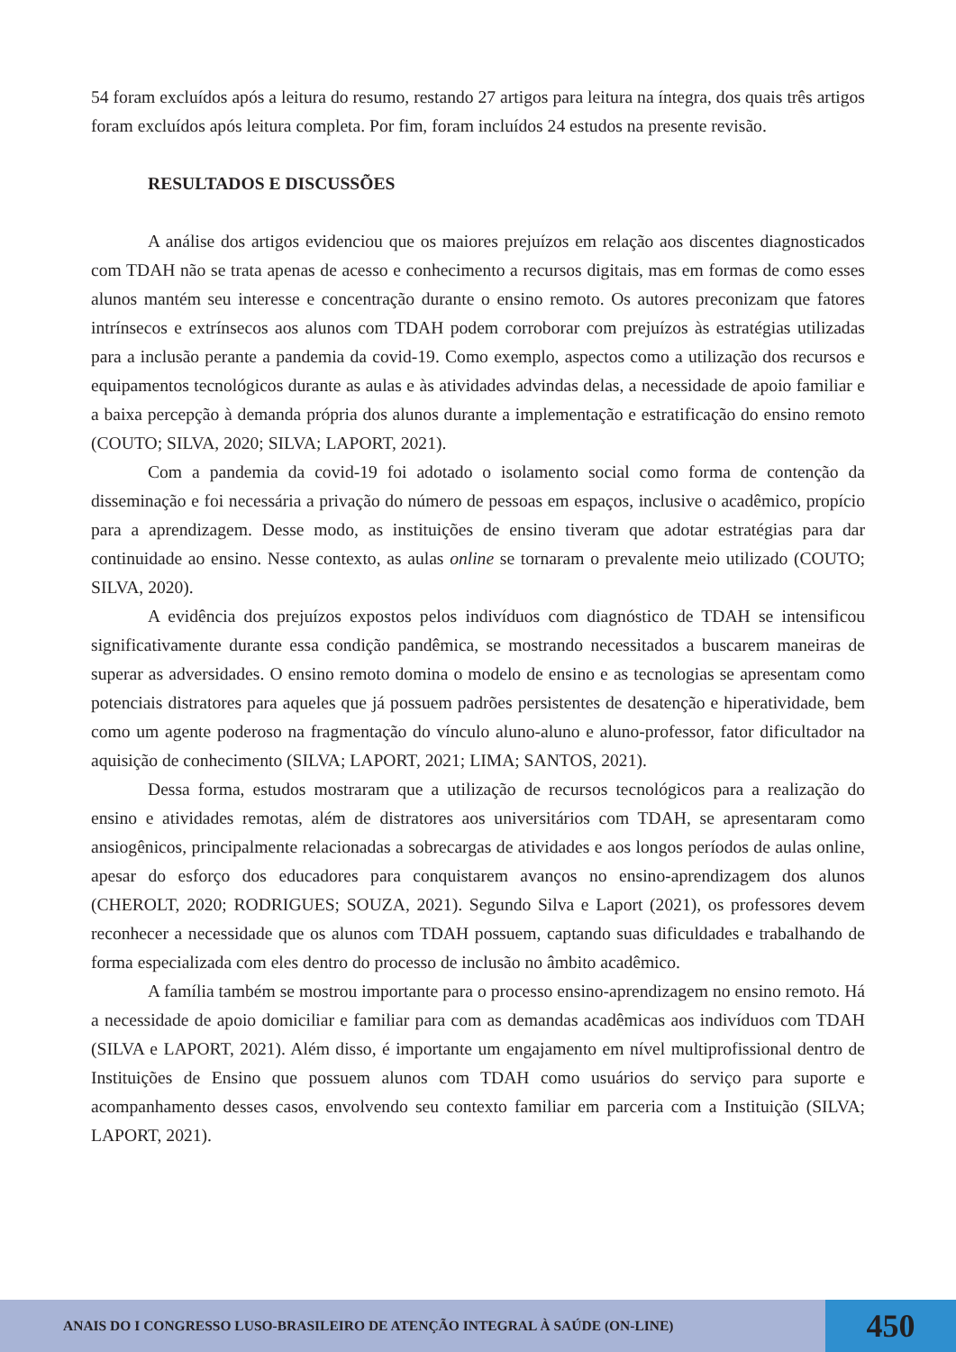54 foram excluídos após a leitura do resumo, restando 27 artigos para leitura na íntegra, dos quais três artigos foram excluídos após leitura completa. Por fim, foram incluídos 24 estudos na presente revisão.
RESULTADOS E DISCUSSÕES
A análise dos artigos evidenciou que os maiores prejuízos em relação aos discentes diagnosticados com TDAH não se trata apenas de acesso e conhecimento a recursos digitais, mas em formas de como esses alunos mantém seu interesse e concentração durante o ensino remoto. Os autores preconizam que fatores intrínsecos e extrínsecos aos alunos com TDAH podem corroborar com prejuízos às estratégias utilizadas para a inclusão perante a pandemia da covid-19. Como exemplo, aspectos como a utilização dos recursos e equipamentos tecnológicos durante as aulas e às atividades advindas delas, a necessidade de apoio familiar e a baixa percepção à demanda própria dos alunos durante a implementação e estratificação do ensino remoto (COUTO; SILVA, 2020; SILVA; LAPORT, 2021).
Com a pandemia da covid-19 foi adotado o isolamento social como forma de contenção da disseminação e foi necessária a privação do número de pessoas em espaços, inclusive o acadêmico, propício para a aprendizagem. Desse modo, as instituições de ensino tiveram que adotar estratégias para dar continuidade ao ensino. Nesse contexto, as aulas online se tornaram o prevalente meio utilizado (COUTO; SILVA, 2020).
A evidência dos prejuízos expostos pelos indivíduos com diagnóstico de TDAH se intensificou significativamente durante essa condição pandêmica, se mostrando necessitados a buscarem maneiras de superar as adversidades. O ensino remoto domina o modelo de ensino e as tecnologias se apresentam como potenciais distratores para aqueles que já possuem padrões persistentes de desatenção e hiperatividade, bem como um agente poderoso na fragmentação do vínculo aluno-aluno e aluno-professor, fator dificultador na aquisição de conhecimento (SILVA; LAPORT, 2021; LIMA; SANTOS, 2021).
Dessa forma, estudos mostraram que a utilização de recursos tecnológicos para a realização do ensino e atividades remotas, além de distratores aos universitários com TDAH, se apresentaram como ansiogênicos, principalmente relacionadas a sobrecargas de atividades e aos longos períodos de aulas online, apesar do esforço dos educadores para conquistarem avanços no ensino-aprendizagem dos alunos (CHEROLT, 2020; RODRIGUES; SOUZA, 2021). Segundo Silva e Laport (2021), os professores devem reconhecer a necessidade que os alunos com TDAH possuem, captando suas dificuldades e trabalhando de forma especializada com eles dentro do processo de inclusão no âmbito acadêmico.
A família também se mostrou importante para o processo ensino-aprendizagem no ensino remoto. Há a necessidade de apoio domiciliar e familiar para com as demandas acadêmicas aos indivíduos com TDAH (SILVA e LAPORT, 2021). Além disso, é importante um engajamento em nível multiprofissional dentro de Instituições de Ensino que possuem alunos com TDAH como usuários do serviço para suporte e acompanhamento desses casos, envolvendo seu contexto familiar em parceria com a Instituição (SILVA; LAPORT, 2021).
ANAIS DO I CONGRESSO LUSO-BRASILEIRO DE ATENÇÃO INTEGRAL À SAÚDE (ON-LINE)
450